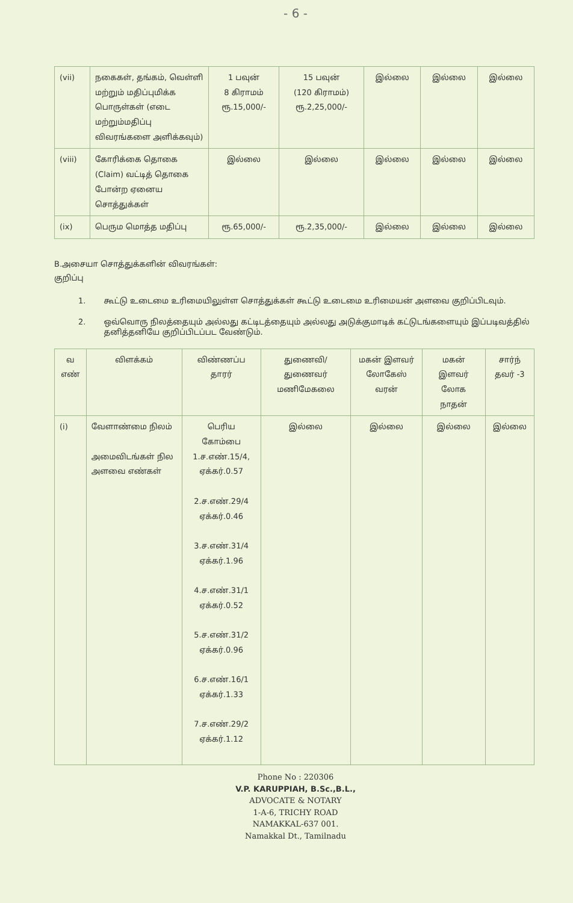- 6 -
| (vii) | நகைகள், தங்கம், வெள்ளி மற்றும் மதிப்புமிக்க பொருள்கள் (எடை மற்றும்மதிப்பு விவரங்களை அளிக்கவும்) | 1 பவுன் 8 கிராமம் ரூ.15,000/- | 15 பவுன் (120 கிராமம்) ரூ.2,25,000/- | இல்லை | இல்லை | இல்லை |
| (viii) | கோரிக்கை தொகை (Claim) வட்டித் தொகை போன்ற ஏனைய சொத்துக்கள் | இல்லை | இல்லை | இல்லை | இல்லை | இல்லை |
| (ix) | பெரும மொத்த மதிப்பு | ரூ.65,000/- | ரூ.2,35,000/- | இல்லை | இல்லை | இல்லை |
B.அசையா சொத்துக்களின் விவரங்கள்:
குறிப்பு
1. கூட்டு உடைமை உரிமையிலுள்ள சொத்துக்கள் கூட்டு உடைமை உரிமையன் அளவை குறிப்பிடவும்.
2. ஒவ்வொரு நிலத்தையும் அல்லது கட்டிடத்தையும் அல்லது அடுக்குமாடிக் கட்டுடங்களையும் இப்படிவத்தில் தனித்தனியே குறிப்பிடப்பட வேண்டும்.
| வ எண் | விளக்கம் | விண்ணப்ப தாரர் | துணைவி/ துணைவர் மணிமேகலை | மகன் இளவர் லோகேஸ் வரன் | மகன் இளவர் லோக நாதன் | சார்ந் தவர் -3 |
| --- | --- | --- | --- | --- | --- | --- |
| (i) | வேளாண்மை நிலம் அமைவிடங்கள் நில அளவை எண்கள் | பெரிய கோம்பை 1.ச.எண்.15/4, ஏக்கர்.0.57 2.ச.எண்.29/4 ஏக்கர்.0.46 3.ச.எண்.31/4 ஏக்கர்.1.96 4.ச.எண்.31/1 ஏக்கர்.0.52 5.ச.எண்.31/2 ஏக்கர்.0.96 6.ச.எண்.16/1 ஏக்கர்.1.33 7.ச.எண்.29/2 ஏக்கர்.1.12 | இல்லை | இல்லை | இல்லை | இல்லை |
Phone No : 220306
V.P. KARUPPIAH, B.Sc.,B.L.,
ADVOCATE & NOTARY
1-A-6, TRICHY ROAD
NAMAKKAL-637 001.
Namakkal Dt., Tamilnadu